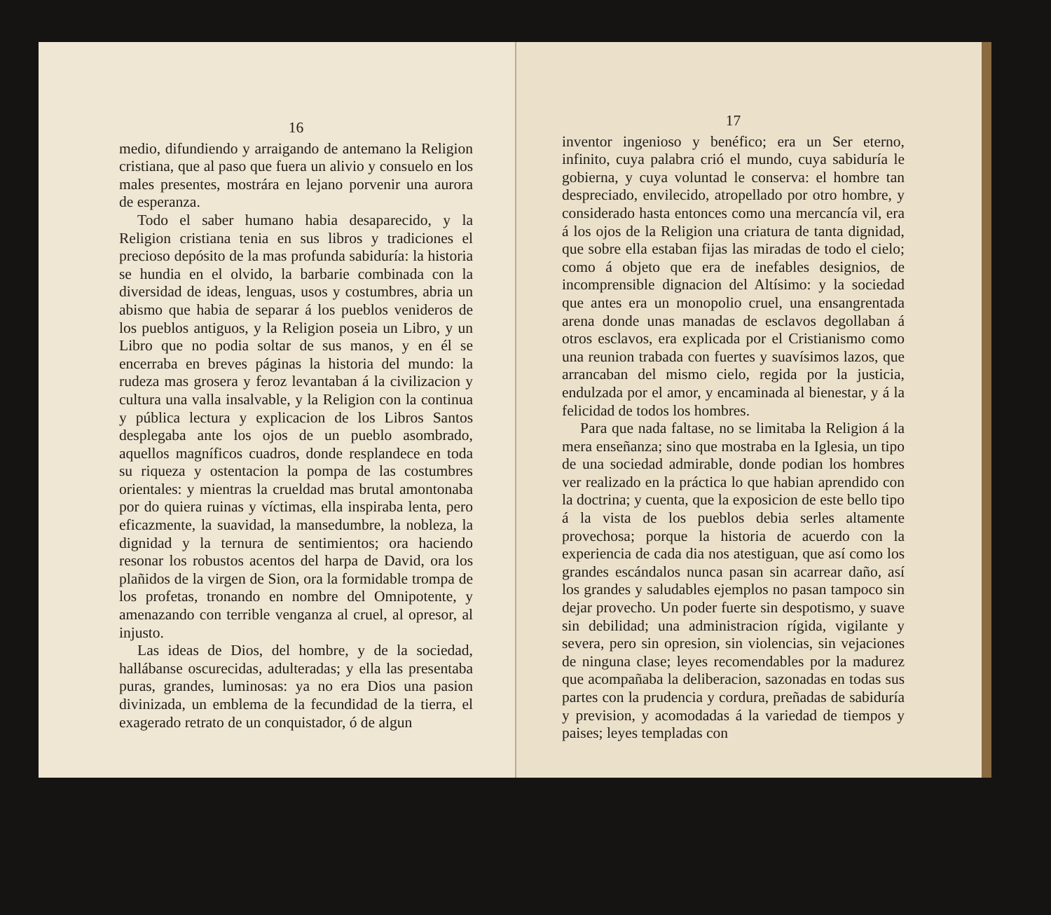16
medio, difundiendo y arraigando de antemano la Religion cristiana, que al paso que fuera un alivio y consuelo en los males presentes, mostrára en lejano porvenir una aurora de esperanza.
Todo el saber humano habia desaparecido, y la Religion cristiana tenia en sus libros y tradiciones el precioso depósito de la mas profunda sabiduría: la historia se hundia en el olvido, la barbarie combinada con la diversidad de ideas, lenguas, usos y costumbres, abria un abismo que habia de separar á los pueblos venideros de los pueblos antiguos, y la Religion poseia un Libro, y un Libro que no podia soltar de sus manos, y en él se encerraba en breves páginas la historia del mundo: la rudeza mas grosera y feroz levantaban á la civilizacion y cultura una valla insalvable, y la Religion con la continua y pública lectura y explicacion de los Libros Santos desplegaba ante los ojos de un pueblo asombrado, aquellos magníficos cuadros, donde resplandece en toda su riqueza y ostentacion la pompa de las costumbres orientales: y mientras la crueldad mas brutal amontonaba por do quiera ruinas y víctimas, ella inspiraba lenta, pero eficazmente, la suavidad, la mansedumbre, la nobleza, la dignidad y la ternura de sentimientos; ora haciendo resonar los robustos acentos del harpa de David, ora los plañidos de la virgen de Sion, ora la formidable trompa de los profetas, tronando en nombre del Omnipotente, y amenazando con terrible venganza al cruel, al opresor, al injusto.
Las ideas de Dios, del hombre, y de la sociedad, hallábanse oscurecidas, adulteradas; y ella las presentaba puras, grandes, luminosas: ya no era Dios una pasion divinizada, un emblema de la fecundidad de la tierra, el exagerado retrato de un conquistador, ó de algun
17
inventor ingenioso y benéfico; era un Ser eterno, infinito, cuya palabra crió el mundo, cuya sabiduría le gobierna, y cuya voluntad le conserva: el hombre tan despreciado, envilecido, atropellado por otro hombre, y considerado hasta entonces como una mercancía vil, era á los ojos de la Religion una criatura de tanta dignidad, que sobre ella estaban fijas las miradas de todo el cielo; como á objeto que era de inefables designios, de incomprensible dignacion del Altísimo: y la sociedad que antes era un monopolio cruel, una ensangrentada arena donde unas manadas de esclavos degollaban á otros esclavos, era explicada por el Cristianismo como una reunion trabada con fuertes y suavísimos lazos, que arrancaban del mismo cielo, regida por la justicia, endulzada por el amor, y encaminada al bienestar, y á la felicidad de todos los hombres.
Para que nada faltase, no se limitaba la Religion á la mera enseñanza; sino que mostraba en la Iglesia, un tipo de una sociedad admirable, donde podian los hombres ver realizado en la práctica lo que habian aprendido con la doctrina; y cuenta, que la exposicion de este bello tipo á la vista de los pueblos debia serles altamente provechosa; porque la historia de acuerdo con la experiencia de cada dia nos atestiguan, que así como los grandes escándalos nunca pasan sin acarrear daño, así los grandes y saludables ejemplos no pasan tampoco sin dejar provecho. Un poder fuerte sin despotismo, y suave sin debilidad; una administracion rígida, vigilante y severa, pero sin opresion, sin violencias, sin vejaciones de ninguna clase; leyes recomendables por la madurez que acompañaba la deliberacion, sazonadas en todas sus partes con la prudencia y cordura, preñadas de sabiduría y prevision, y acomodadas á la variedad de tiempos y paises; leyes templadas con